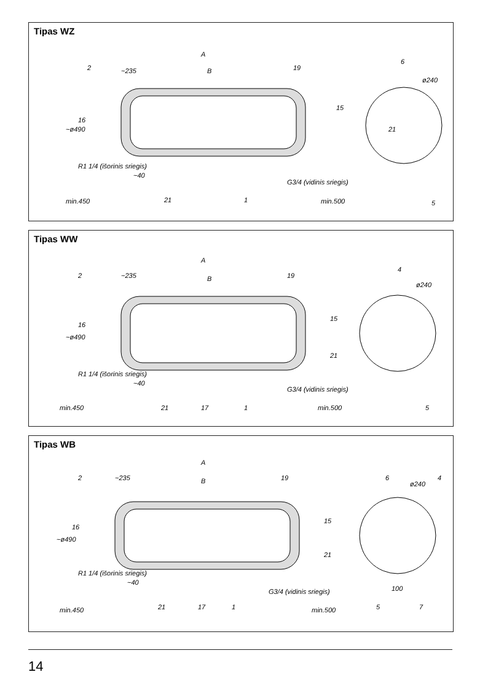Tipas WZ
A
B
~235
~ø490
~40
min.450
G3/4 (vidinis sriegis)
min.500
R1 1/4 (išorinis sriegis)
ø240
2
19
16
15
21
21
1
6
5
Tipas WW
A
B
~235
~ø490
~40
min.450
G3/4 (vidinis sriegis)
min.500
R1 1/4 (išorinis sriegis)
ø240
2
19
16
15
21
21
17
1
4
5
Tipas WB
A
B
~235
~ø490
~40
min.450
G3/4 (vidinis sriegis)
min.500
R1 1/4 (išorinis sriegis)
ø240
2
19
16
15
21
21
17
1
6
4
100
5
7
14